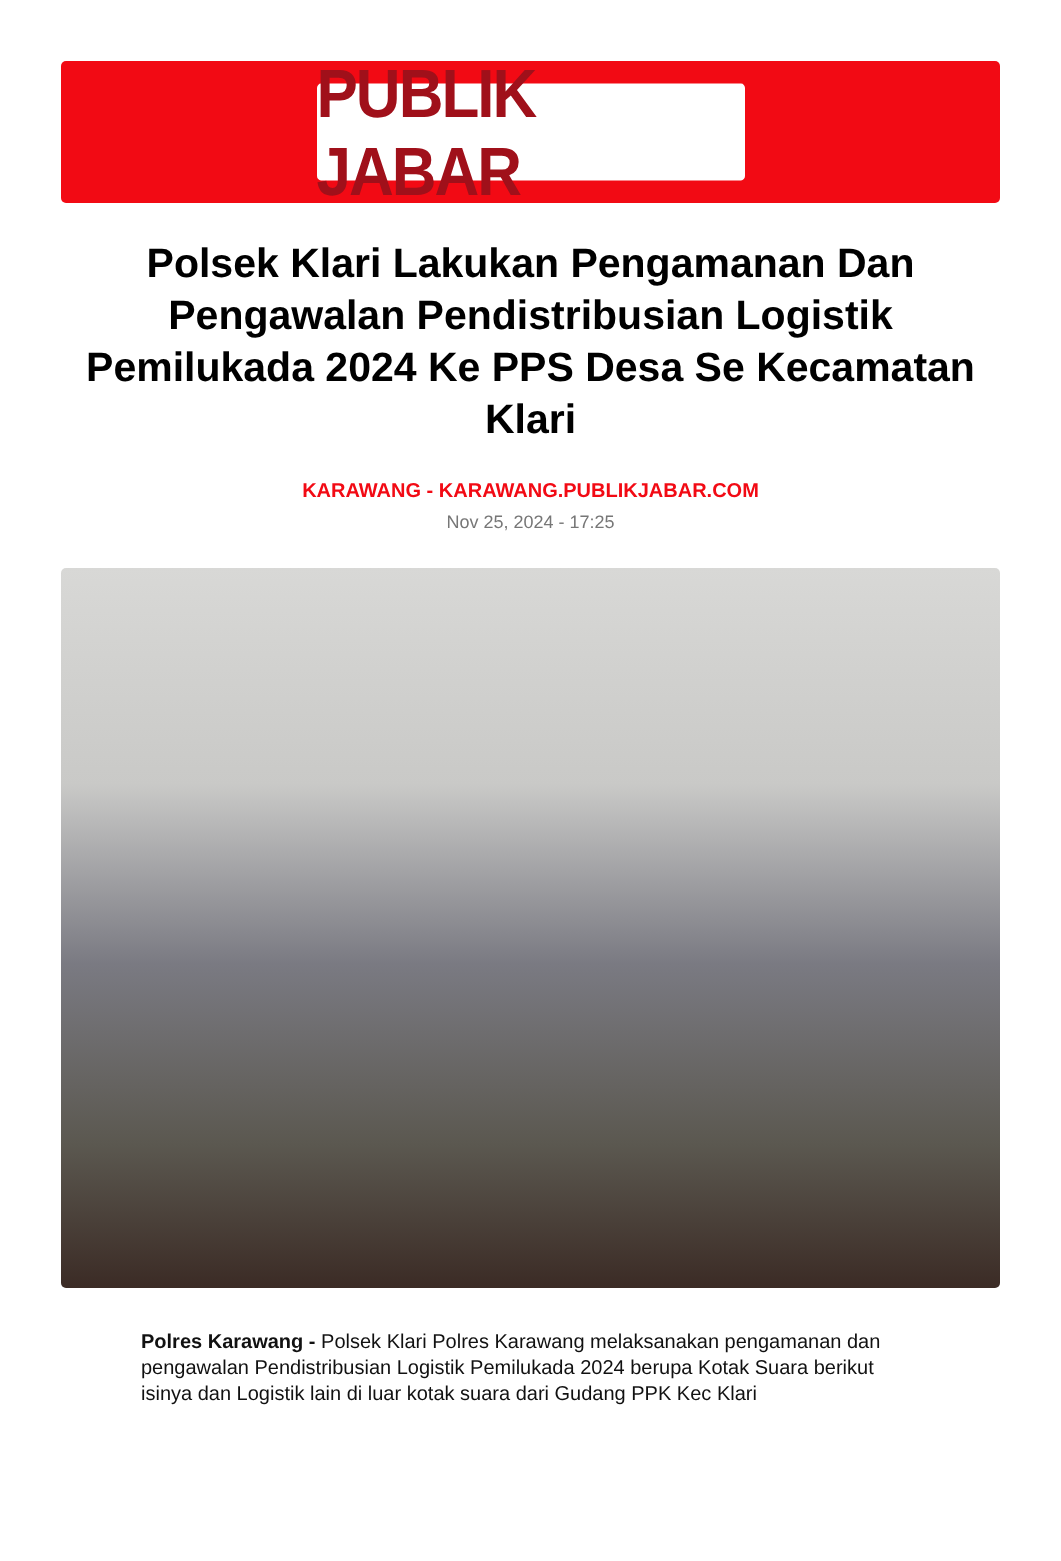PUBLIK JABAR
Polsek Klari Lakukan Pengamanan Dan Pengawalan Pendistribusian Logistik Pemilukada 2024 Ke PPS Desa Se Kecamatan Klari
KARAWANG - KARAWANG.PUBLIKJABAR.COM
Nov 25, 2024 - 17:25
Polres Karawang - Polsek Klari Polres Karawang melaksanakan pengamanan dan pengawalan Pendistribusian Logistik Pemilukada 2024 berupa Kotak Suara berikut isinya dan Logistik lain di luar kotak suara dari Gudang PPK Kec Klari